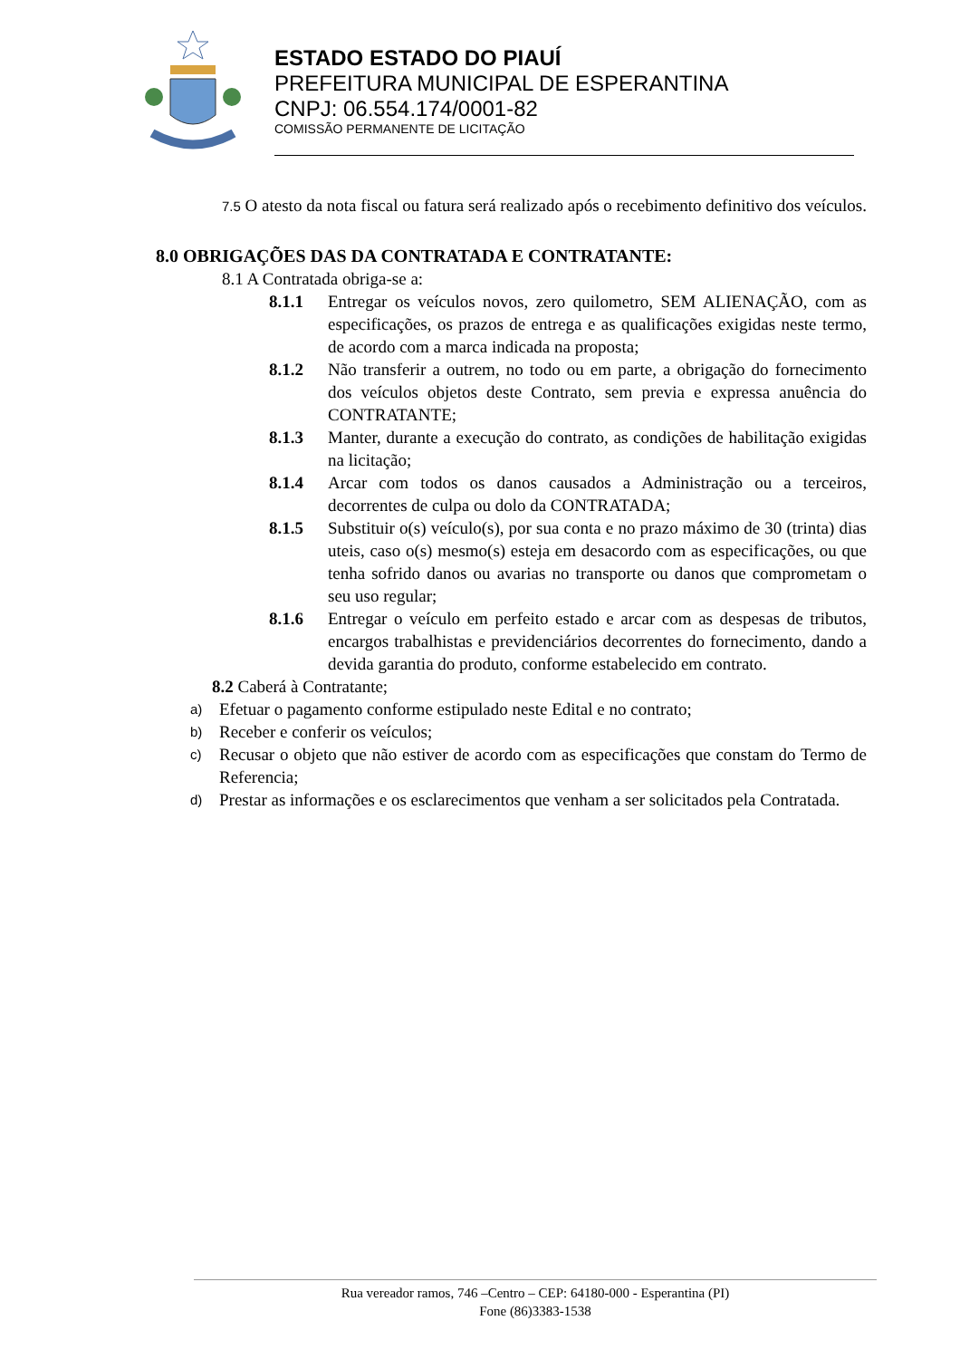ESTADO ESTADO DO PIAUÍ
PREFEITURA MUNICIPAL DE ESPERANTINA
CNPJ: 06.554.174/0001-82
COMISSÃO PERMANENTE DE LICITAÇÃO
7.5 O atesto da nota fiscal ou fatura será realizado após o recebimento definitivo dos veículos.
8.0 OBRIGAÇÕES DAS DA CONTRATADA E CONTRATANTE:
8.1 A Contratada obriga-se a:
8.1.1 Entregar os veículos novos, zero quilometro, SEM ALIENAÇÃO, com as especificações, os prazos de entrega e as qualificações exigidas neste termo, de acordo com a marca indicada na proposta;
8.1.2 Não transferir a outrem, no todo ou em parte, a obrigação do fornecimento dos veículos objetos deste Contrato, sem previa e expressa anuência do CONTRATANTE;
8.1.3 Manter, durante a execução do contrato, as condições de habilitação exigidas na licitação;
8.1.4 Arcar com todos os danos causados a Administração ou a terceiros, decorrentes de culpa ou dolo da CONTRATADA;
8.1.5 Substituir o(s) veículo(s), por sua conta e no prazo máximo de 30 (trinta) dias uteis, caso o(s) mesmo(s) esteja em desacordo com as especificações, ou que tenha sofrido danos ou avarias no transporte ou danos que comprometam o seu uso regular;
8.1.6 Entregar o veículo em perfeito estado e arcar com as despesas de tributos, encargos trabalhistas e previdenciários decorrentes do fornecimento, dando a devida garantia do produto, conforme estabelecido em contrato.
8.2 Caberá à Contratante;
a)
Efetuar o pagamento conforme estipulado neste Edital e no contrato;
b)
Receber e conferir os veículos;
c)
Recusar o objeto que não estiver de acordo com as especificações que constam do Termo de Referencia;
d)
Prestar as informações e os esclarecimentos que venham a ser solicitados pela Contratada.
Rua vereador ramos, 746 –Centro – CEP: 64180-000 - Esperantina (PI)
Fone (86)3383-1538